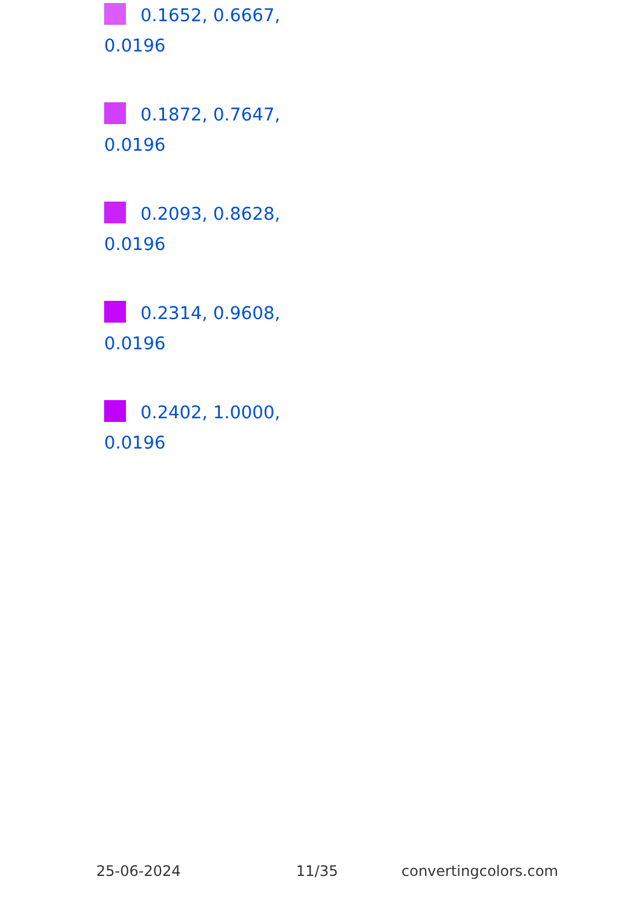0.1652, 0.6667, 0.0196
0.1872, 0.7647, 0.0196
0.2093, 0.8628, 0.0196
0.2314, 0.9608, 0.0196
0.2402, 1.0000, 0.0196
25-06-2024 11/35 convertingcolors.com